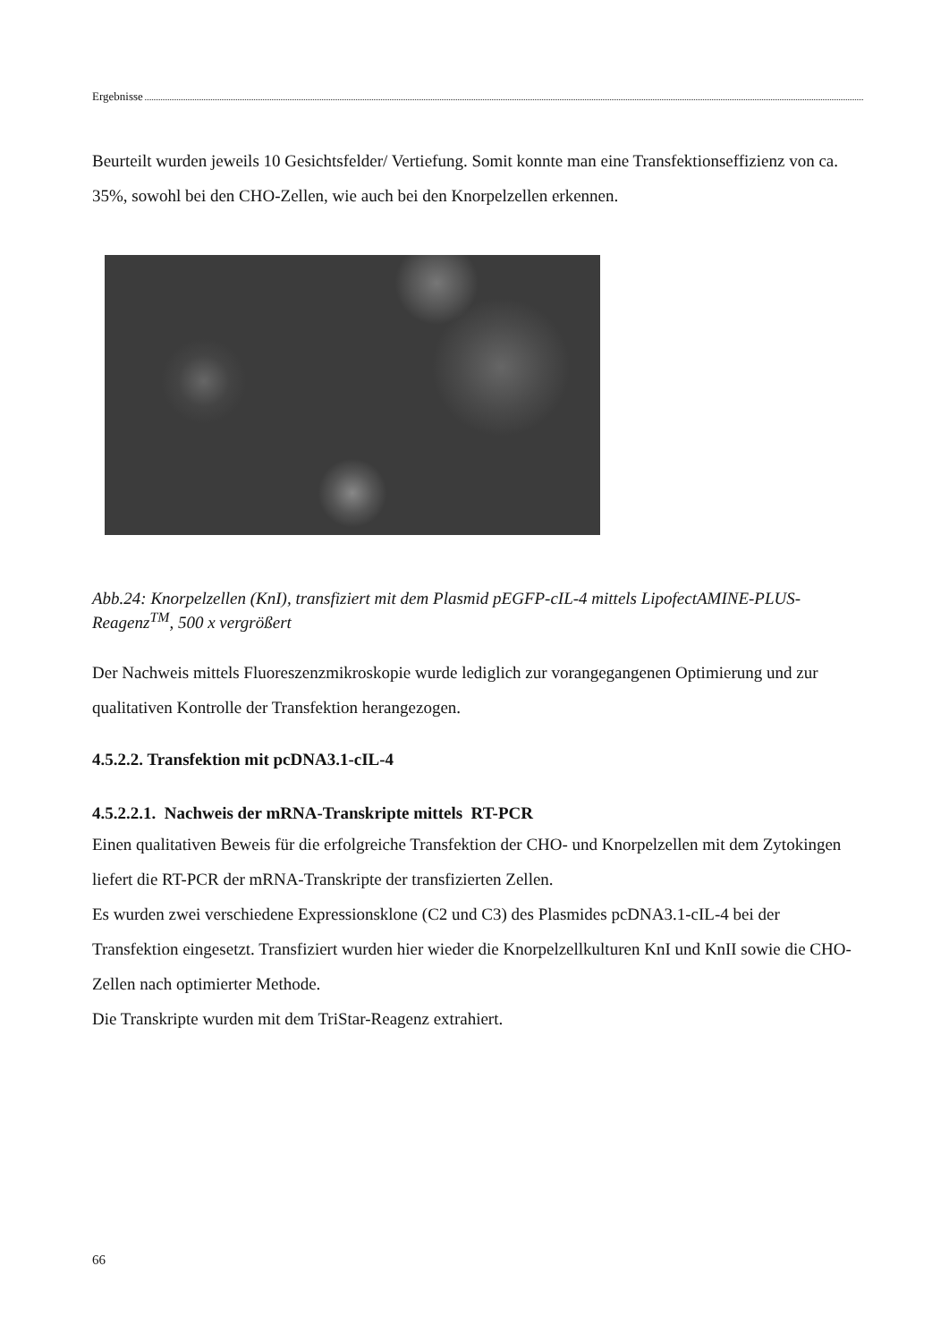Ergebnisse
Beurteilt wurden jeweils 10 Gesichtsfelder/ Vertiefung. Somit konnte man eine Transfektionseffizienz von ca. 35%, sowohl bei den CHO-Zellen, wie auch bei den Knorpelzellen erkennen.
Abb.24: Knorpelzellen (KnI), transfiziert mit dem Plasmid pEGFP-cIL-4 mittels LipofectAMINE-PLUS-Reagenz<sup>TM</sup>, 500 x vergrößert
Der Nachweis mittels Fluoreszenzmikroskopie wurde lediglich zur vorangegangenen Optimierung und zur qualitativen Kontrolle der Transfektion herangezogen.
4.5.2.2. Transfektion mit pcDNA3.1-cIL-4
4.5.2.2.1. Nachweis der mRNA-Transkripte mittels RT-PCR
Einen qualitativen Beweis für die erfolgreiche Transfektion der CHO- und Knorpelzellen mit dem Zytokingen liefert die RT-PCR der mRNA-Transkripte der transfizierten Zellen.
Es wurden zwei verschiedene Expressionsklone (C2 und C3) des Plasmides pcDNA3.1-cIL-4 bei der Transfektion eingesetzt. Transfiziert wurden hier wieder die Knorpelzellkulturen KnI und KnII sowie die CHO-Zellen nach optimierter Methode.
Die Transkripte wurden mit dem TriStar-Reagenz extrahiert.
66